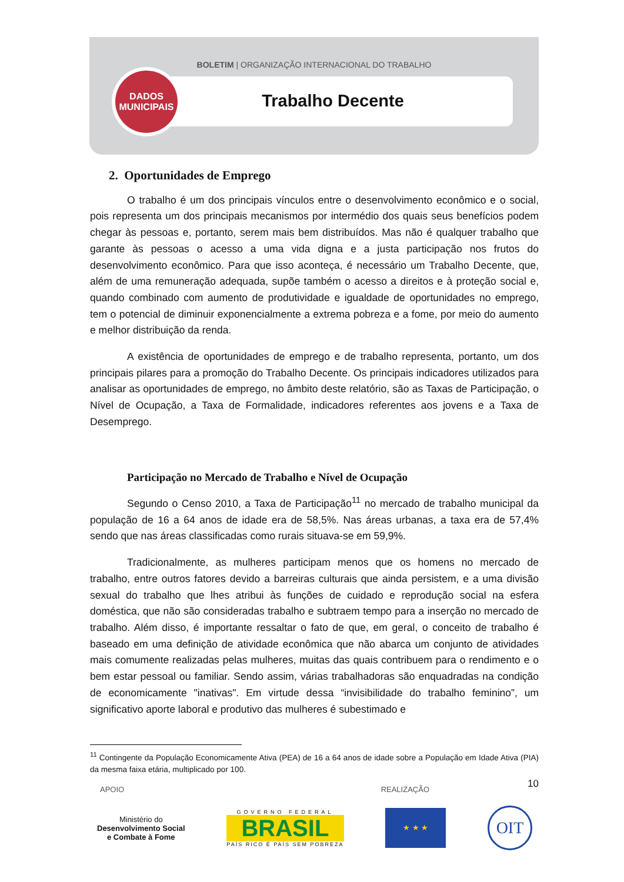BOLETIM | ORGANIZAÇÃO INTERNACIONAL DO TRABALHO
Trabalho Decente
DADOS
MUNICIPAIS
2. Oportunidades de Emprego
O trabalho é um dos principais vínculos entre o desenvolvimento econômico e o social, pois representa um dos principais mecanismos por intermédio dos quais seus benefícios podem chegar às pessoas e, portanto, serem mais bem distribuídos. Mas não é qualquer trabalho que garante às pessoas o acesso a uma vida digna e a justa participação nos frutos do desenvolvimento econômico. Para que isso aconteça, é necessário um Trabalho Decente, que, além de uma remuneração adequada, supõe também o acesso a direitos e à proteção social e, quando combinado com aumento de produtividade e igualdade de oportunidades no emprego, tem o potencial de diminuir exponencialmente a extrema pobreza e a fome, por meio do aumento e melhor distribuição da renda.
A existência de oportunidades de emprego e de trabalho representa, portanto, um dos principais pilares para a promoção do Trabalho Decente. Os principais indicadores utilizados para analisar as oportunidades de emprego, no âmbito deste relatório, são as Taxas de Participação, o Nível de Ocupação, a Taxa de Formalidade, indicadores referentes aos jovens e a Taxa de Desemprego.
Participação no Mercado de Trabalho e Nível de Ocupação
Segundo o Censo 2010, a Taxa de Participação<sup>11</sup> no mercado de trabalho municipal da população de 16 a 64 anos de idade era de 58,5%. Nas áreas urbanas, a taxa era de 57,4% sendo que nas áreas classificadas como rurais situava-se em 59,9%.
Tradicionalmente, as mulheres participam menos que os homens no mercado de trabalho, entre outros fatores devido a barreiras culturais que ainda persistem, e a uma divisão sexual do trabalho que lhes atribui às funções de cuidado e reprodução social na esfera doméstica, que não são consideradas trabalho e subtraem tempo para a inserção no mercado de trabalho. Além disso, é importante ressaltar o fato de que, em geral, o conceito de trabalho é baseado em uma definição de atividade econômica que não abarca um conjunto de atividades mais comumente realizadas pelas mulheres, muitas das quais contribuem para o rendimento e o bem estar pessoal ou familiar. Sendo assim, várias trabalhadoras são enquadradas na condição de economicamente "inativas". Em virtude dessa “invisibilidade do trabalho feminino”, um significativo aporte laboral e produtivo das mulheres é subestimado e
<sup>11</sup> Contingente da População Economicamente Ativa (PEA) de 16 a 64 anos de idade sobre a População em Idade Ativa (PIA) da mesma faixa etária, multiplicado por 100.
10
APOIO REALIZAÇÃO
Ministério do
Desenvolvimento Social
e Combate à Fome
GOVERNO FEDERAL
BRASIL
PAÍS RICO É PAÍS SEM POBREZA
★ ★ ★
OIT